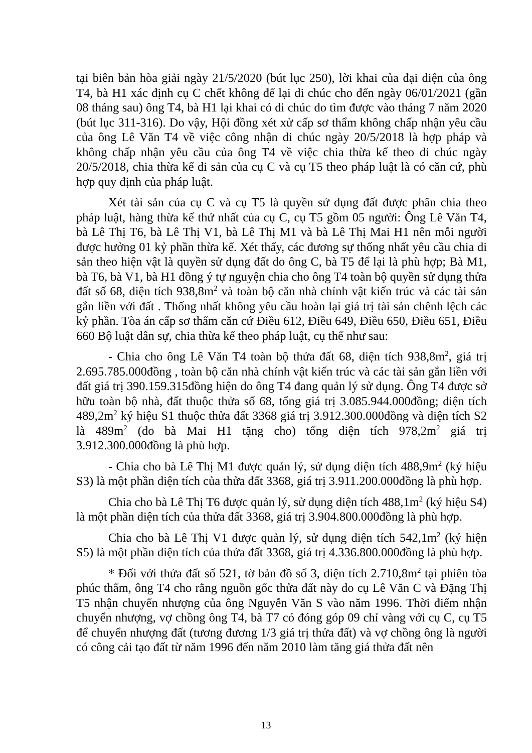tại biên bản hòa giải ngày 21/5/2020 (bút lục 250), lời khai của đại diện của ông T4, bà H1 xác định cụ C chết không để lại di chúc cho đến ngày 06/01/2021 (gần 08 tháng sau) ông T4, bà H1 lại khai có di chúc do tìm được vào tháng 7 năm 2020 (bút lục 311-316). Do vậy, Hội đồng xét xử cấp sơ thẩm không chấp nhận yêu cầu của ông Lê Văn T4 về việc công nhận di chúc ngày 20/5/2018 là hợp pháp và không chấp nhận yêu cầu của ông T4 về việc chia thừa kế theo di chúc ngày 20/5/2018, chia thừa kế di sản của cụ C và cụ T5 theo pháp luật là có căn cứ, phù hợp quy định của pháp luật.
Xét tài sản của cụ C và cụ T5 là quyền sử dụng đất được phân chia theo pháp luật, hàng thừa kế thứ nhất của cụ C, cụ T5 gồm 05 người: Ông Lê Văn T4, bà Lê Thị T6, bà Lê Thị V1, bà Lê Thị M1 và bà Lê Thị Mai H1 nên mỗi người được hưởng 01 kỷ phần thừa kế. Xét thấy, các đương sự thống nhất yêu cầu chia di sản theo hiện vật là quyền sử dụng đất do ông C, bà T5 để lại là phù hợp; Bà M1, bà T6, bà V1, bà H1 đồng ý tự nguyện chia cho ông T4 toàn bộ quyền sử dụng thửa đất số 68, diện tích 938,8m<sup>2</sup> và toàn bộ căn nhà chính vật kiến trúc và các tài sản gắn liền với đất . Thống nhất không yêu cầu hoàn lại giá trị tài sản chênh lệch các kỷ phần. Tòa án cấp sơ thẩm căn cứ Điều 612, Điều 649, Điều 650, Điều 651, Điều 660 Bộ luật dân sự, chia thừa kế theo pháp luật, cụ thể như sau:
- Chia cho ông Lê Văn T4 toàn bộ thửa đất 68, diện tích 938,8m<sup>2</sup>, giá trị 2.695.785.000đồng , toàn bộ căn nhà chính vật kiến trúc và các tài sản gắn liền với đất giá trị 390.159.315đồng hiện do ông T4 đang quản lý sử dụng. Ông T4 được sở hữu toàn bộ nhà, đất thuộc thửa số 68, tổng giá trị 3.085.944.000đồng; diện tích 489,2m<sup>2</sup> ký hiệu S1 thuộc thửa đất 3368 giá trị 3.912.300.000đồng và diện tích S2 là 489m<sup>2</sup> (do bà Mai H1 tặng cho) tổng diện tích 978,2m<sup>2</sup> giá trị 3.912.300.000đồng là phù hợp.
- Chia cho bà Lê Thị M1 được quản lý, sử dụng diện tích 488,9m<sup>2</sup> (ký hiệu S3) là một phần diện tích của thửa đất 3368, giá trị 3.911.200.000đồng là phù hợp.
Chia cho bà Lê Thị T6 được quản lý, sử dụng diện tích 488,1m<sup>2</sup> (ký hiệu S4) là một phần diện tích của thửa đất 3368, giá trị 3.904.800.000đồng là phù hợp.
Chia cho bà Lê Thị V1 được quản lý, sử dụng diện tích 542,1m<sup>2</sup> (ký hiện S5) là một phần diện tích của thửa đất 3368, giá trị 4.336.800.000đồng là phù hợp.
* Đối với thửa đất số 521, tờ bản đồ số 3, diện tích 2.710,8m<sup>2</sup> tại phiên tòa phúc thẩm, ông T4 cho rằng nguồn gốc thửa đất này do cụ Lê Văn C và Đặng Thị T5 nhận chuyển nhượng của ông Nguyễn Văn S vào năm 1996. Thời điểm nhận chuyển nhượng, vợ chồng ông T4, bà T7 có đóng góp 09 chỉ vàng với cụ C, cụ T5 để chuyển nhượng đất (tương đương 1/3 giá trị thửa đất) và vợ chồng ông là người có công cải tạo đất từ năm 1996 đến năm 2010 làm tăng giá thửa đất nên
13